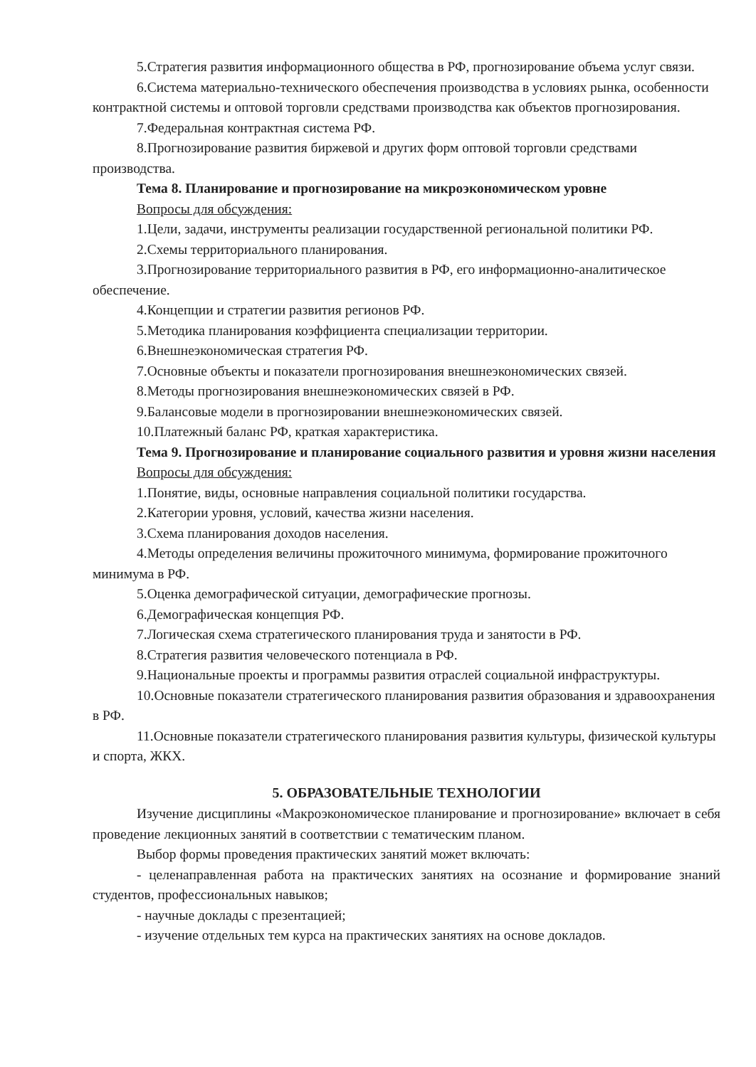5.Стратегия развития информационного общества в РФ, прогнозирование объема услуг связи.
6.Система материально-технического обеспечения производства в условиях рынка, особенности контрактной системы и оптовой торговли средствами производства как объектов прогнозирования.
7.Федеральная контрактная система РФ.
8.Прогнозирование развития биржевой и других форм оптовой торговли средствами производства.
Тема 8. Планирование и прогнозирование на микроэкономическом уровне
Вопросы для обсуждения:
1.Цели, задачи, инструменты реализации государственной региональной политики РФ.
2.Схемы территориального планирования.
3.Прогнозирование территориального развития в РФ, его информационно-аналитическое обеспечение.
4.Концепции и стратегии развития регионов РФ.
5.Методика планирования коэффициента специализации территории.
6.Внешнеэкономическая стратегия РФ.
7.Основные объекты и показатели прогнозирования внешнеэкономических связей.
8.Методы прогнозирования внешнеэкономических связей в РФ.
9.Балансовые модели в прогнозировании внешнеэкономических связей.
10.Платежный баланс РФ, краткая характеристика.
Тема 9. Прогнозирование и планирование социального развития и уровня жизни населения
Вопросы для обсуждения:
1.Понятие, виды, основные направления социальной политики государства.
2.Категории уровня, условий, качества жизни населения.
3.Схема планирования доходов населения.
4.Методы определения величины прожиточного минимума, формирование прожиточного минимума в РФ.
5.Оценка демографической ситуации, демографические прогнозы.
6.Демографическая концепция РФ.
7.Логическая схема стратегического планирования труда и занятости в РФ.
8.Стратегия развития человеческого потенциала в РФ.
9.Национальные проекты и программы развития отраслей социальной инфраструктуры.
10.Основные показатели стратегического планирования развития образования и здравоохранения в РФ.
11.Основные показатели стратегического планирования развития культуры, физической культуры и спорта, ЖКХ.
5. ОБРАЗОВАТЕЛЬНЫЕ ТЕХНОЛОГИИ
Изучение дисциплины «Макроэкономическое планирование и прогнозирование» включает в себя проведение лекционных занятий в соответствии с тематическим планом.
Выбор формы проведения практических занятий может включать:
- целенаправленная работа на практических занятиях на осознание и формирование знаний студентов, профессиональных навыков;
- научные доклады с презентацией;
- изучение отдельных тем курса на практических занятиях на основе докладов.